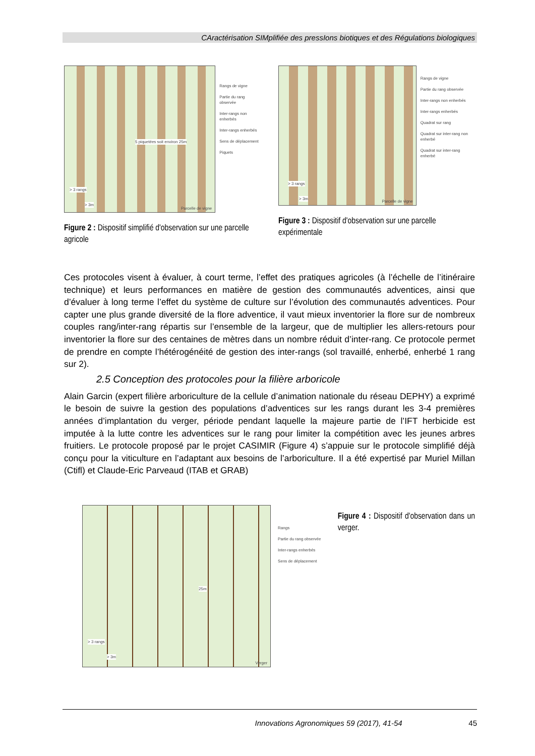CAractérisation SIMplifiée des pressIons biotiques et des Régulations biologiques
5 piquetées soit environ 25m
> 3 rangs
> 3m
Parcelle de vigne
Rangs de vigne
Partie du rang observée
Inter-rangs non enherbés
Inter-rangs enherbés
Sens de déplacement
Piquets
Figure 2 : Dispositif simplifié d'observation sur une parcelle agricole
> 3 rangs
> 3m
Parcelle de vigne
Rangs de vigne
Partie du rang observée
Inter-rangs non enherbés
Inter-rangs enherbés
Quadrat sur rang
Quadrat sur inter-rang non enherbé
Quadrat sur inter-rang enherbé
Figure 3 : Dispositif d'observation sur une parcelle expérimentale
Ces protocoles visent à évaluer, à court terme, l’effet des pratiques agricoles (à l’échelle de l’itinéraire technique) et leurs performances en matière de gestion des communautés adventices, ainsi que d’évaluer à long terme l’effet du système de culture sur l’évolution des communautés adventices. Pour capter une plus grande diversité de la flore adventice, il vaut mieux inventorier la flore sur de nombreux couples rang/inter-rang répartis sur l’ensemble de la largeur, que de multiplier les allers-retours pour inventorier la flore sur des centaines de mètres dans un nombre réduit d’inter-rang. Ce protocole permet de prendre en compte l’hétérogénéité de gestion des inter-rangs (sol travaillé, enherbé, enherbé 1 rang sur 2).
2.5 Conception des protocoles pour la filière arboricole
Alain Garcin (expert filière arboriculture de la cellule d’animation nationale du réseau DEPHY) a exprimé le besoin de suivre la gestion des populations d’adventices sur les rangs durant les 3-4 premières années d’implantation du verger, période pendant laquelle la majeure partie de l’IFT herbicide est imputée à la lutte contre les adventices sur le rang pour limiter la compétition avec les jeunes arbres fruitiers. Le protocole proposé par le projet CASIMIR (Figure 4) s’appuie sur le protocole simplifié déjà conçu pour la viticulture en l’adaptant aux besoins de l’arboriculture. Il a été expertisé par Muriel Millan (Ctifl) et Claude-Eric Parveaud (ITAB et GRAB)
25m
> 3 rangs
> 3m
Verger
Rangs
Partie du rang observée
Inter-rangs enherbés
Sens de déplacement
Figure 4 : Dispositif d'observation dans un verger.
Innovations Agronomiques 59 (2017), 41-54 45